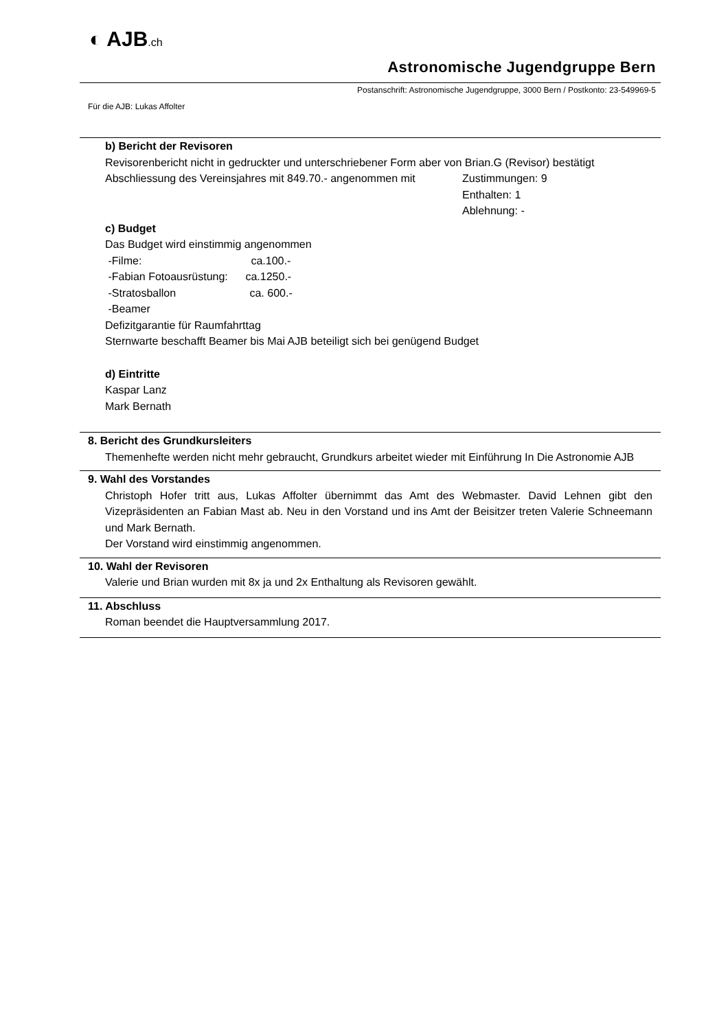◐ AJB.ch
Astronomische Jugendgruppe Bern
Postanschrift: Astronomische Jugendgruppe, 3000 Bern / Postkonto: 23-549969-5
Für die AJB: Lukas Affolter
b) Bericht der Revisoren
Revisorenbericht nicht in gedruckter und unterschriebener Form aber von Brian.G (Revisor) bestätigt
Abschliessung des Vereinsjahres mit 849.70.- angenommen mit Zustimmungen: 9
Enthalten: 1
Ablehnung: -
c) Budget
Das Budget wird einstimmig angenommen
-Filme: ca.100.-
-Fabian Fotoausrüstung: ca.1250.-
-Stratosballon ca. 600.-
-Beamer
Defizitgarantie für Raumfahrttag
Sternwarte beschafft Beamer bis Mai AJB beteiligt sich bei genügend Budget
d) Eintritte
Kaspar Lanz
Mark Bernath
8. Bericht des Grundkursleiters
Themenhefte werden nicht mehr gebraucht, Grundkurs arbeitet wieder mit Einführung In Die Astronomie AJB
9. Wahl des Vorstandes
Christoph Hofer tritt aus, Lukas Affolter übernimmt das Amt des Webmaster. David Lehnen gibt den Vizepräsidenten an Fabian Mast ab. Neu in den Vorstand und ins Amt der Beisitzer treten Valerie Schneemann und Mark Bernath.
Der Vorstand wird einstimmig angenommen.
10. Wahl der Revisoren
Valerie und Brian wurden mit 8x ja und 2x Enthaltung als Revisoren gewählt.
11. Abschluss
Roman beendet die Hauptversammlung 2017.